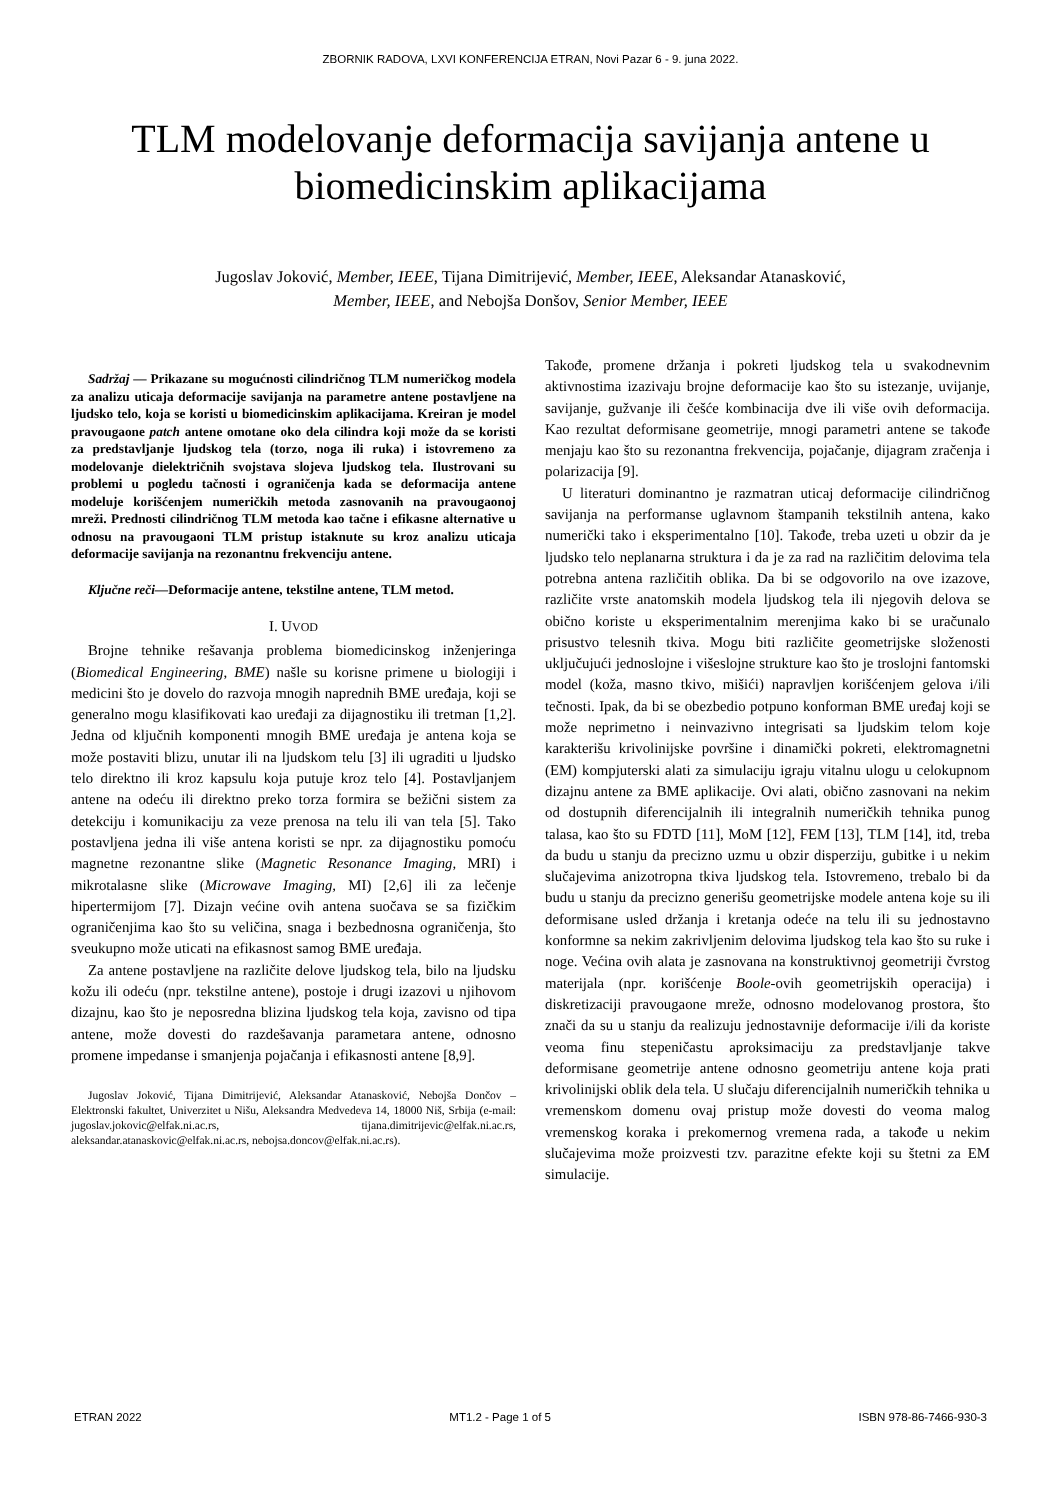ZBORNIK RADOVA, LXVI KONFERENCIJA ETRAN, Novi Pazar 6 - 9. juna 2022.
TLM modelovanje deformacija savijanja antene u biomedicinskim aplikacijama
Jugoslav Joković, Member, IEEE, Tijana Dimitrijević, Member, IEEE, Aleksandar Atanasković,
Member, IEEE, and Nebojša Donšov, Senior Member, IEEE
Sadržaj — Prikazane su mogućnosti cilindričnog TLM numeričkog modela za analizu uticaja deformacije savijanja na parametre antene postavljene na ljudsko telo, koja se koristi u biomedicinskim aplikacijama. Kreiran je model pravougaone patch antene omotane oko dela cilindra koji može da se koristi za predstavljanje ljudskog tela (torzo, noga ili ruka) i istovremeno za modelovanje dielektričnih svojstava slojeva ljudskog tela. Ilustrovani su problemi u pogledu tačnosti i ograničenja kada se deformacija antene modeluje korišćenjem numeričkih metoda zasnovanih na pravougaonoj mreži. Prednosti cilindričnog TLM metoda kao tačne i efikasne alternative u odnosu na pravougaoni TLM pristup istaknute su kroz analizu uticaja deformacije savijanja na rezonantnu frekvenciju antene.
Ključne reči—Deformacije antene, tekstilne antene, TLM metod.
I. UVOD
Brojne tehnike rešavanja problema biomedicinskog inženjeringa (Biomedical Engineering, BME) našle su korisne primene u biologiji i medicini što je dovelo do razvoja mnogih naprednih BME uređaja, koji se generalno mogu klasifikovati kao uređaji za dijagnostiku ili tretman [1,2]. Jedna od ključnih komponenti mnogih BME uređaja je antena koja se može postaviti blizu, unutar ili na ljudskom telu [3] ili ugraditi u ljudsko telo direktno ili kroz kapsulu koja putuje kroz telo [4]. Postavljanjem antene na odeću ili direktno preko torza formira se bežični sistem za detekciju i komunikaciju za veze prenosa na telu ili van tela [5]. Tako postavljena jedna ili više antena koristi se npr. za dijagnostiku pomoću magnetne rezonantne slike (Magnetic Resonance Imaging, MRI) i mikrotalasne slike (Microwave Imaging, MI) [2,6] ili za lečenje hipertermijom [7]. Dizajn većine ovih antena suočava se sa fizičkim ograničenjima kao što su veličina, snaga i bezbednosna ograničenja, što sveukupno može uticati na efikasnost samog BME uređaja.
Za antene postavljene na različite delove ljudskog tela, bilo na ljudsku kožu ili odeću (npr. tekstilne antene), postoje i drugi izazovi u njihovom dizajnu, kao što je neposredna blizina ljudskog tela koja, zavisno od tipa antene, može dovesti do razdešavanja parametara antene, odnosno promene impedanse i smanjenja pojačanja i efikasnosti antene [8,9].
Jugoslav Joković, Tijana Dimitrijević, Aleksandar Atanasković, Nebojša Dončov – Elektronski fakultet, Univerzitet u Nišu, Aleksandra Medvedeva 14, 18000 Niš, Srbija (e-mail: jugoslav.jokovic@elfak.ni.ac.rs, tijana.dimitrijevic@elfak.ni.ac.rs, aleksandar.atanaskovic@elfak.ni.ac.rs, nebojsa.doncov@elfak.ni.ac.rs).
Takođe, promene držanja i pokreti ljudskog tela u svakodnevnim aktivnostima izazivaju brojne deformacije kao što su istezanje, uvijanje, savijanje, gužvanje ili češće kombinacija dve ili više ovih deformacija. Kao rezultat deformisane geometrije, mnogi parametri antene se takođe menjaju kao što su rezonantna frekvencija, pojačanje, dijagram zračenja i polarizacija [9].
U literaturi dominantno je razmatran uticaj deformacije cilindričnog savijanja na performanse uglavnom štampanih tekstilnih antena, kako numerički tako i eksperimentalno [10]. Takođe, treba uzeti u obzir da je ljudsko telo neplanarna struktura i da je za rad na različitim delovima tela potrebna antena različitih oblika. Da bi se odgovorilo na ove izazove, različite vrste anatomskih modela ljudskog tela ili njegovih delova se obično koriste u eksperimentalnim merenjima kako bi se uračunalo prisustvo telesnih tkiva. Mogu biti različite geometrijske složenosti uključujući jednoslojne i višeslojne strukture kao što je troslojni fantomski model (koža, masno tkivo, mišići) napravljen korišćenjem gelova i/ili tečnosti. Ipak, da bi se obezbedio potpuno konforman BME uređaj koji se može neprimetno i neinvazivno integrisati sa ljudskim telom koje karakterišu krivolinijske površine i dinamički pokreti, elektromagnetni (EM) kompjuterski alati za simulaciju igraju vitalnu ulogu u celokupnom dizajnu antene za BME aplikacije. Ovi alati, obično zasnovani na nekim od dostupnih diferencijalnih ili integralnih numeričkih tehnika punog talasa, kao što su FDTD [11], MoM [12], FEM [13], TLM [14], itd, treba da budu u stanju da precizno uzmu u obzir disperziju, gubitke i u nekim slučajevima anizotropna tkiva ljudskog tela. Istovremeno, trebalo bi da budu u stanju da precizno generišu geometrijske modele antena koje su ili deformisane usled držanja i kretanja odeće na telu ili su jednostavno konformne sa nekim zakrivljenim delovima ljudskog tela kao što su ruke i noge. Većina ovih alata je zasnovana na konstruktivnoj geometriji čvrstog materijala (npr. korišćenje Boole-ovih geometrijskih operacija) i diskretizaciji pravougaone mreže, odnosno modelovanog prostora, što znači da su u stanju da realizuju jednostavnije deformacije i/ili da koriste veoma finu stepeničastu aproksimaciju za predstavljanje takve deformisane geometrije antene odnosno geometriju antene koja prati krivolinijski oblik dela tela. U slučaju diferencijalnih numeričkih tehnika u vremenskom domenu ovaj pristup može dovesti do veoma malog vremenskog koraka i prekomernog vremena rada, a takođe u nekim slučajevima može proizvesti tzv. parazitne efekte koji su štetni za EM simulacije.
ETRAN 2022 MT1.2 - Page 1 of 5 ISBN 978-86-7466-930-3